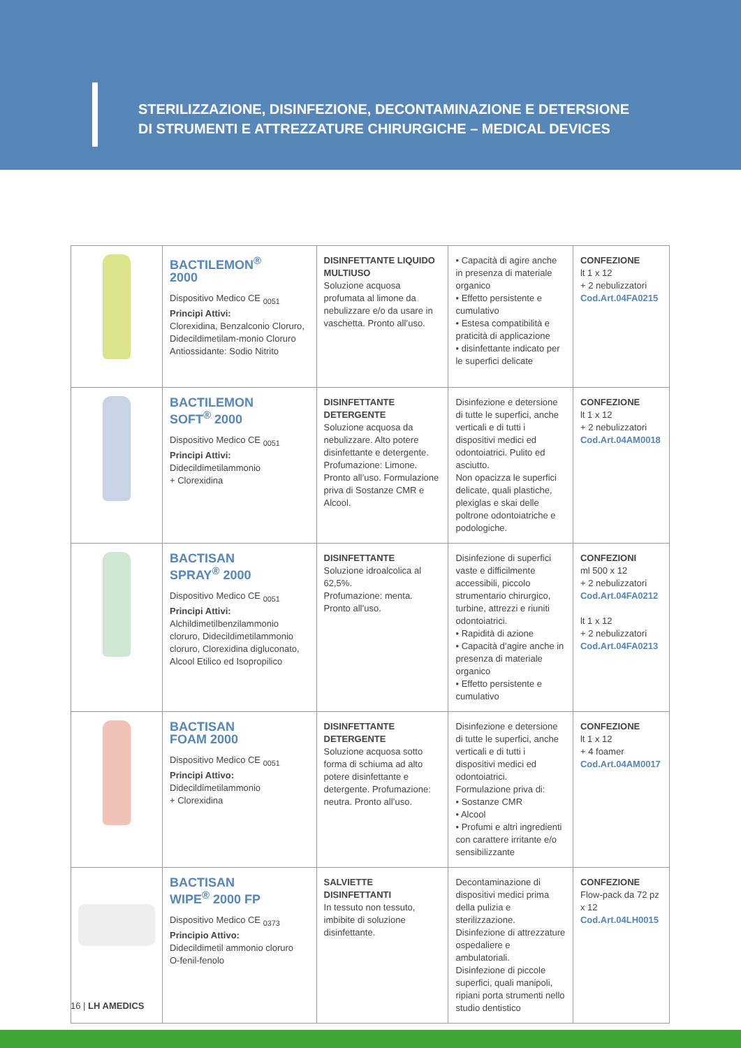STERILIZZAZIONE, DISINFEZIONE, DECONTAMINAZIONE E DETERSIONE
DI STRUMENTI E ATTREZZATURE CHIRURGICHE – MEDICAL DEVICES
| | BACTILEMON<sup>®</sup> 2000 Dispositivo Medico CE <sub>0051</sub> Principi Attivi: Clorexidina, Benzalconio Cloruro, Didecildimetilam-monio Cloruro Antiossidante: Sodio Nitrito | DISINFETTANTE LIQUIDO MULTIUSO Soluzione acquosa profumata al limone da nebulizzare e/o da usare in vaschetta. Pronto all’uso. | • Capacità di agire anche in presenza di materiale organico • Effetto persistente e cumulativo • Estesa compatibilità e praticità di applicazione • disinfettante indicato per le superfici delicate | CONFEZIONE lt 1 x 12 + 2 nebulizzatori Cod.Art.04FA0215 |
| | BACTILEMON SOFT<sup>®</sup> 2000 Dispositivo Medico CE <sub>0051</sub> Principi Attivi: Didecildimetilammonio + Clorexidina | DISINFETTANTE DETERGENTE Soluzione acquosa da nebulizzare. Alto potere disinfettante e detergente. Profumazione: Limone. Pronto all’uso. Formulazione priva di Sostanze CMR e Alcool. | Disinfezione e detersione di tutte le superfici, anche verticali e di tutti i dispositivi medici ed odontoiatrici. Pulito ed asciutto. Non opacizza le superfici delicate, quali plastiche, plexiglas e skai delle poltrone odontoiatriche e podologiche. | CONFEZIONE lt 1 x 12 + 2 nebulizzatori Cod.Art.04AM0018 |
| | BACTISAN SPRAY<sup>®</sup> 2000 Dispositivo Medico CE <sub>0051</sub> Principi Attivi: Alchildimetilbenzilammonio cloruro, Didecildimetilammonio cloruro, Clorexidina digluconato, Alcool Etilico ed Isopropilico | DISINFETTANTE Soluzione idroalcolica al 62,5%. Profumazione: menta. Pronto all’uso. | Disinfezione di superfici vaste e difficilmente accessibili, piccolo strumentario chirurgico, turbine, attrezzi e riuniti odontoiatrici. • Rapidità di azione • Capacità d’agire anche in presenza di materiale organico • Effetto persistente e cumulativo | CONFEZIONI ml 500 x 12 + 2 nebulizzatori Cod.Art.04FA0212 lt 1 x 12 + 2 nebulizzatori Cod.Art.04FA0213 |
| | BACTISAN FOAM 2000 Dispositivo Medico CE <sub>0051</sub> Principi Attivo: Didecildimetilammonio + Clorexidina | DISINFETTANTE DETERGENTE Soluzione acquosa sotto forma di schiuma ad alto potere disinfettante e detergente. Profumazione: neutra. Pronto all’uso. | Disinfezione e detersione di tutte le superfici, anche verticali e di tutti i dispositivi medici ed odontoiatrici. Formulazione priva di: • Sostanze CMR • Alcool • Profumi e altri ingredienti con carattere irritante e/o sensibilizzante | CONFEZIONE lt 1 x 12 + 4 foamer Cod.Art.04AM0017 |
| | BACTISAN WIPE<sup>®</sup> 2000 FP Dispositivo Medico CE <sub>0373</sub> Principio Attivo: Didecildimetil ammonio cloruro O-fenil-fenolo | SALVIETTE DISINFETTANTI In tessuto non tessuto, imbibite di soluzione disinfettante. | Decontaminazione di dispositivi medici prima della pulizia e sterilizzazione. Disinfezione di attrezzature ospedaliere e ambulatoriali. Disinfezione di piccole superfici, quali manipoli, ripiani porta strumenti nello studio dentistico | CONFEZIONE Flow-pack da 72 pz x 12 Cod.Art.04LH0015 |
16 | LH AMEDICS